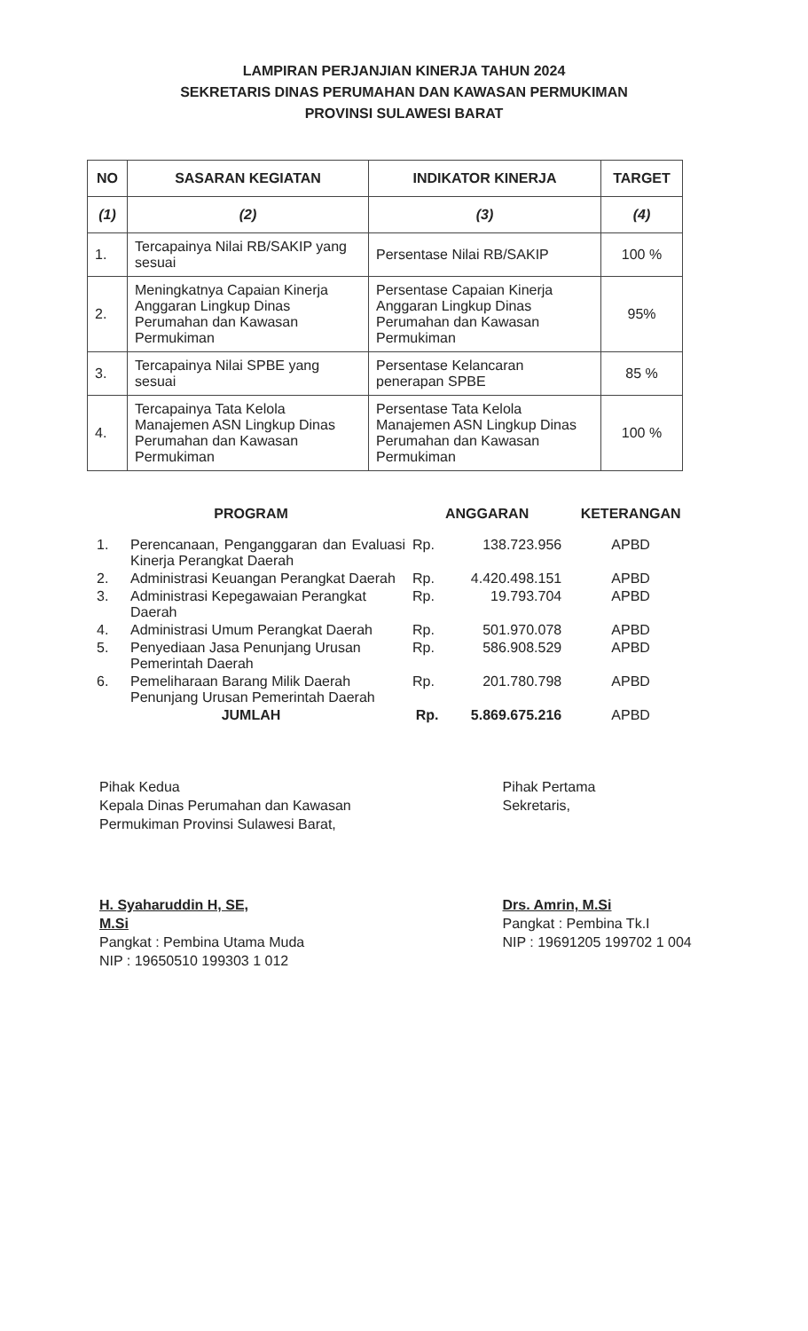LAMPIRAN PERJANJIAN KINERJA TAHUN 2024
SEKRETARIS DINAS PERUMAHAN DAN KAWASAN PERMUKIMAN
PROVINSI SULAWESI BARAT
| NO | SASARAN KEGIATAN | INDIKATOR KINERJA | TARGET |
| --- | --- | --- | --- |
| (1) | (2) | (3) | (4) |
| 1. | Tercapainya Nilai RB/SAKIP yang sesuai | Persentase Nilai RB/SAKIP | 100 % |
| 2. | Meningkatnya Capaian Kinerja Anggaran Lingkup Dinas Perumahan dan Kawasan Permukiman | Persentase Capaian Kinerja Anggaran Lingkup Dinas Perumahan dan Kawasan Permukiman | 95% |
| 3. | Tercapainya Nilai SPBE yang sesuai | Persentase Kelancaran penerapan SPBE | 85 % |
| 4. | Tercapainya Tata Kelola Manajemen ASN Lingkup Dinas Perumahan dan Kawasan Permukiman | Persentase Tata Kelola Manajemen ASN Lingkup Dinas Perumahan dan Kawasan Permukiman | 100 % |
| PROGRAM | | ANGGARAN | | KETERANGAN |
| --- | --- | --- | --- | --- |
| 1. | Perencanaan, Penganggaran dan Evaluasi Kinerja Perangkat Daerah | Rp. | 138.723.956 | APBD |
| 2. | Administrasi Keuangan Perangkat Daerah | Rp. | 4.420.498.151 | APBD |
| 3. | Administrasi Kepegawaian Perangkat Daerah | Rp. | 19.793.704 | APBD |
| 4. | Administrasi Umum Perangkat Daerah | Rp. | 501.970.078 | APBD |
| 5. | Penyediaan Jasa Penunjang Urusan Pemerintah Daerah | Rp. | 586.908.529 | APBD |
| 6. | Pemeliharaan Barang Milik Daerah Penunjang Urusan Pemerintah Daerah | Rp. | 201.780.798 | APBD |
| JUMLAH | | Rp. | 5.869.675.216 | APBD |
Pihak Kedua
Kepala Dinas Perumahan dan Kawasan Permukiman Provinsi Sulawesi Barat,
H. Syaharuddin H, SE, M.Si
Pangkat : Pembina Utama Muda
NIP : 19650510 199303 1 012
Pihak Pertama
Sekretaris,
Drs. Amrin, M.Si
Pangkat : Pembina Tk.I
NIP : 19691205 199702 1 004